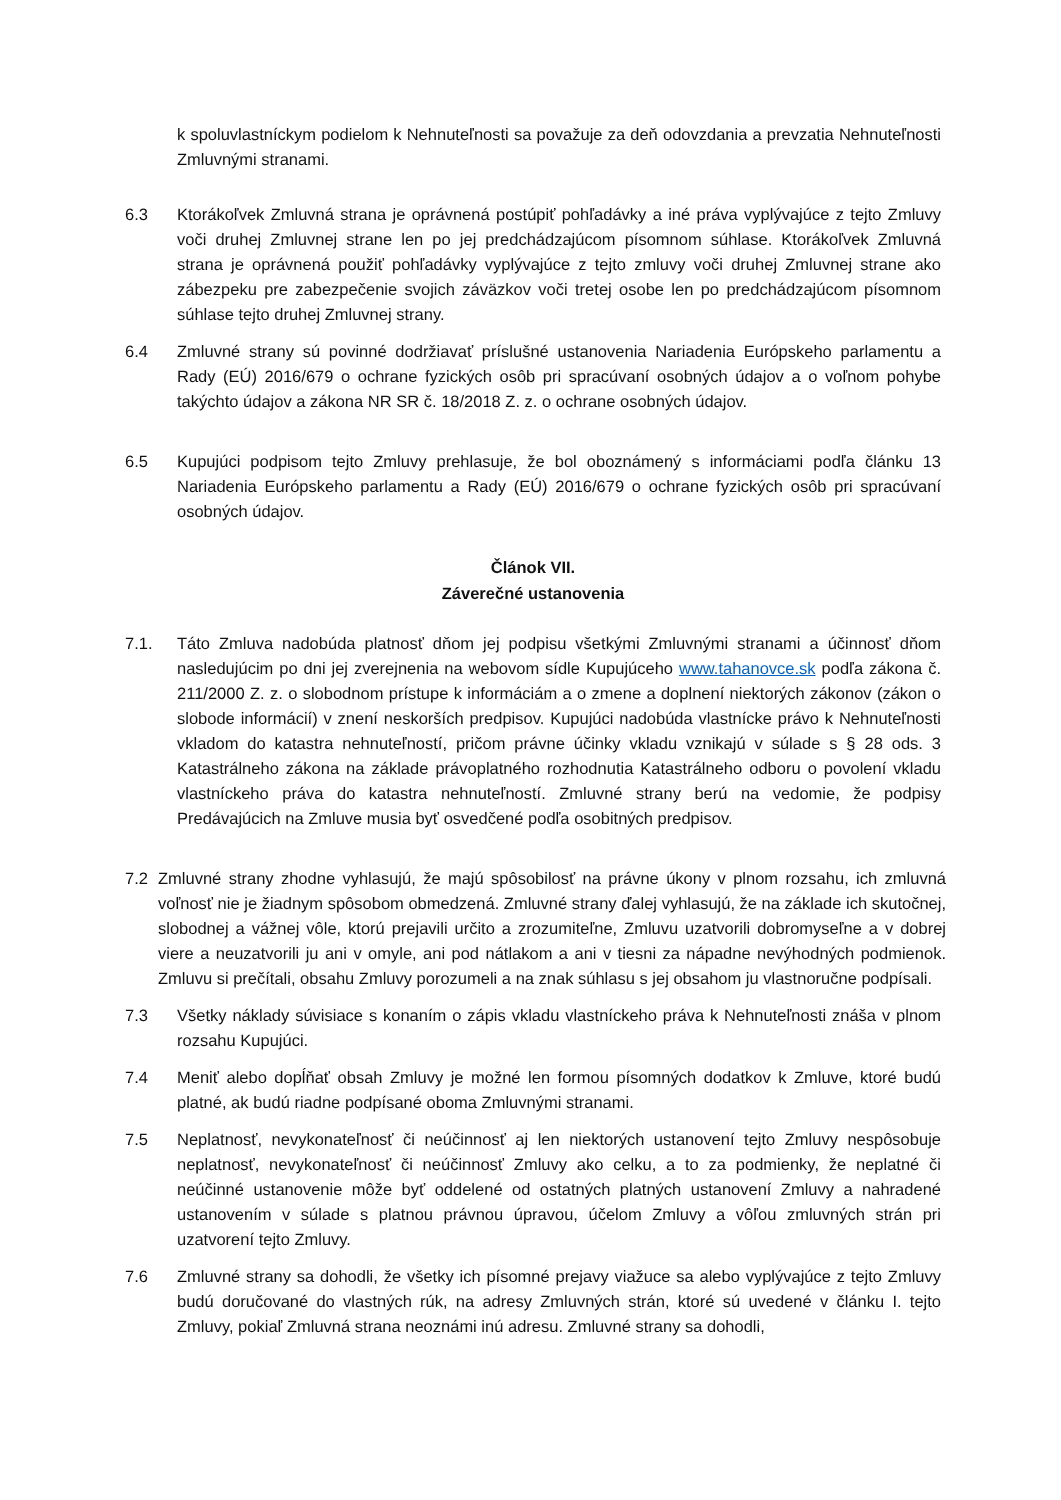k spoluvlastníckym podielom k Nehnuteľnosti sa považuje za deň odovzdania a prevzatia Nehnuteľnosti Zmluvnými stranami.
6.3 Ktorákoľvek Zmluvná strana je oprávnená postúpiť pohľadávky a iné práva vyplývajúce z tejto Zmluvy voči druhej Zmluvnej strane len po jej predchádzajúcom písomnom súhlase. Ktorákoľvek Zmluvná strana je oprávnená použiť pohľadávky vyplývajúce z tejto zmluvy voči druhej Zmluvnej strane ako zábezpeku pre zabezpečenie svojich záväzkov voči tretej osobe len po predchádzajúcom písomnom súhlase tejto druhej Zmluvnej strany.
6.4 Zmluvné strany sú povinné dodržiavať príslušné ustanovenia Nariadenia Európskeho parlamentu a Rady (EÚ) 2016/679 o ochrane fyzických osôb pri spracúvaní osobných údajov a o voľnom pohybe takýchto údajov a zákona NR SR č. 18/2018 Z. z. o ochrane osobných údajov.
6.5 Kupujúci podpisom tejto Zmluvy prehlasuje, že bol oboznámený s informáciami podľa článku 13 Nariadenia Európskeho parlamentu a Rady (EÚ) 2016/679 o ochrane fyzických osôb pri spracúvaní osobných údajov.
Článok VII.
Záverečné ustanovenia
7.1. Táto Zmluva nadobúda platnosť dňom jej podpisu všetkými Zmluvnými stranami a účinnosť dňom nasledujúcim po dni jej zverejnenia na webovom sídle Kupujúceho www.tahanovce.sk podľa zákona č. 211/2000 Z. z. o slobodnom prístupe k informáciám a o zmene a doplnení niektorých zákonov (zákon o slobode informácií) v znení neskorších predpisov. Kupujúci nadobúda vlastnícke právo k Nehnuteľnosti vkladom do katastra nehnuteľností, pričom právne účinky vkladu vznikajú v súlade s § 28 ods. 3 Katastrálneho zákona na základe právoplatného rozhodnutia Katastrálneho odboru o povolení vkladu vlastníckeho práva do katastra nehnuteľností. Zmluvné strany berú na vedomie, že podpisy Predávajúcich na Zmluve musia byť osvedčené podľa osobitných predpisov.
7.2 Zmluvné strany zhodne vyhlasujú, že majú spôsobilosť na právne úkony v plnom rozsahu, ich zmluvná voľnosť nie je žiadnym spôsobom obmedzená. Zmluvné strany ďalej vyhlasujú, že na základe ich skutočnej, slobodnej a vážnej vôle, ktorú prejavili určito a zrozumiteľne, Zmluvu uzatvorili dobromyseľne a v dobrej viere a neuzatvorili ju ani v omyle, ani pod nátlakom a ani v tiesni za nápadne nevýhodných podmienok. Zmluvu si prečítali, obsahu Zmluvy porozumeli a na znak súhlasu s jej obsahom ju vlastnoručne podpísali.
7.3 Všetky náklady súvisiace s konaním o zápis vkladu vlastníckeho práva k Nehnuteľnosti znáša v plnom rozsahu Kupujúci.
7.4 Meniť alebo dopĺňať obsah Zmluvy je možné len formou písomných dodatkov k Zmluve, ktoré budú platné, ak budú riadne podpísané oboma Zmluvnými stranami.
7.5 Neplatnosť, nevykonateľnosť či neúčinnosť aj len niektorých ustanovení tejto Zmluvy nespôsobuje neplatnosť, nevykonateľnosť či neúčinnosť Zmluvy ako celku, a to za podmienky, že neplatné či neúčinné ustanovenie môže byť oddelené od ostatných platných ustanovení Zmluvy a nahradené ustanovením v súlade s platnou právnou úpravou, účelom Zmluvy a vôľou zmluvných strán pri uzatvorení tejto Zmluvy.
7.6 Zmluvné strany sa dohodli, že všetky ich písomné prejavy viažuce sa alebo vyplývajúce z tejto Zmluvy budú doručované do vlastných rúk, na adresy Zmluvných strán, ktoré sú uvedené v článku I. tejto Zmluvy, pokiaľ Zmluvná strana neoznámi inú adresu. Zmluvné strany sa dohodli,